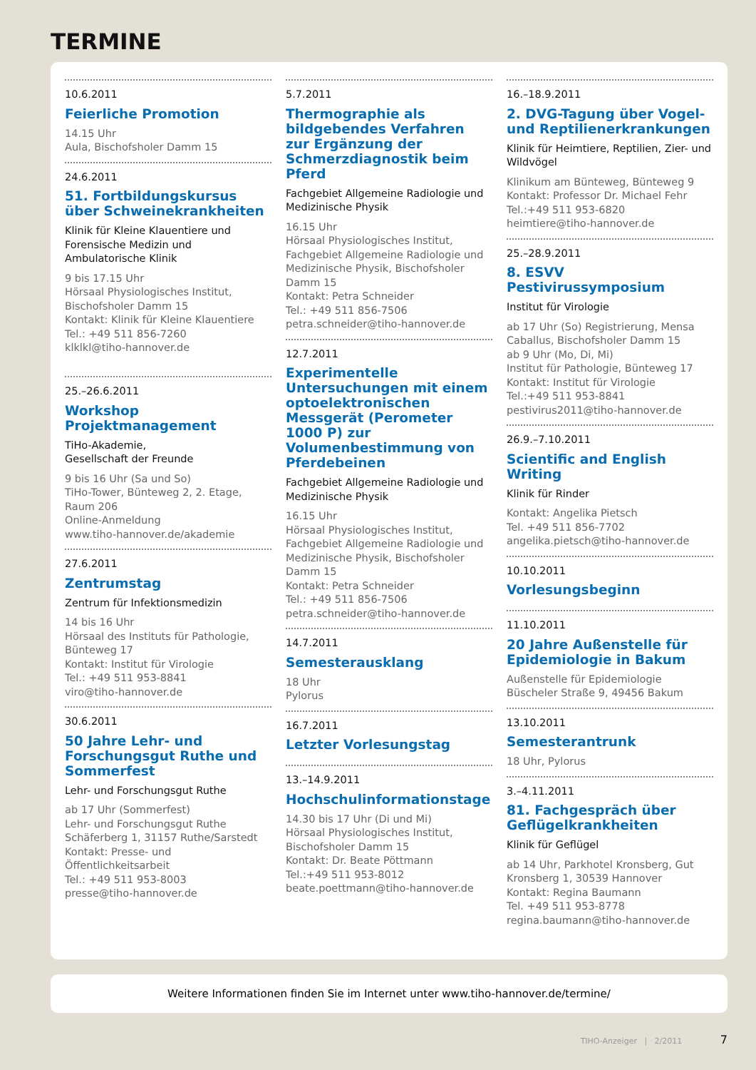TERMINE
10.6.2011
Feierliche Promotion
14.15 Uhr
Aula, Bischofsholer Damm 15
24.6.2011
51. Fortbildungskursus über Schweinekrankheiten
Klinik für Kleine Klauentiere und Forensische Medizin und Ambulatorische Klinik
9 bis 17.15 Uhr
Hörsaal Physiologisches Institut, Bischofsholer Damm 15
Kontakt: Klinik für Kleine Klauentiere
Tel.: +49 511 856-7260
klklkl@tiho-hannover.de
25.–26.6.2011
Workshop Projektmanagement
TiHo-Akademie,
Gesellschaft der Freunde
9 bis 16 Uhr (Sa und So)
TiHo-Tower, Bünteweg 2, 2. Etage, Raum 206
Online-Anmeldung
www.tiho-hannover.de/akademie
27.6.2011
Zentrumstag
Zentrum für Infektionsmedizin
14 bis 16 Uhr
Hörsaal des Instituts für Pathologie, Bünteweg 17
Kontakt: Institut für Virologie
Tel.: +49 511 953-8841
viro@tiho-hannover.de
30.6.2011
50 Jahre Lehr- und Forschungsgut Ruthe und Sommerfest
Lehr- und Forschungsgut Ruthe
ab 17 Uhr (Sommerfest)
Lehr- und Forschungsgut Ruthe
Schäferberg 1, 31157 Ruthe/Sarstedt
Kontakt: Presse- und Öffentlichkeitsarbeit
Tel.: +49 511 953-8003
presse@tiho-hannover.de
5.7.2011
Thermographie als bildgebendes Verfahren zur Ergänzung der Schmerzdiagnostik beim Pferd
Fachgebiet Allgemeine Radiologie und Medizinische Physik
16.15 Uhr
Hörsaal Physiologisches Institut, Fachgebiet Allgemeine Radiologie und Medizinische Physik, Bischofsholer Damm 15
Kontakt: Petra Schneider
Tel.: +49 511 856-7506
petra.schneider@tiho-hannover.de
12.7.2011
Experimentelle Untersuchungen mit einem optoelektronischen Messgerät (Perometer 1000 P) zur Volumenbestimmung von Pferdebeinen
Fachgebiet Allgemeine Radiologie und Medizinische Physik
16.15 Uhr
Hörsaal Physiologisches Institut, Fachgebiet Allgemeine Radiologie und Medizinische Physik, Bischofsholer Damm 15
Kontakt: Petra Schneider
Tel.: +49 511 856-7506
petra.schneider@tiho-hannover.de
14.7.2011
Semesterausklang
18 Uhr
Pylorus
16.7.2011
Letzter Vorlesungstag
13.–14.9.2011
Hochschulinformationstage
14.30 bis 17 Uhr (Di und Mi)
Hörsaal Physiologisches Institut, Bischofsholer Damm 15
Kontakt: Dr. Beate Pöttmann
Tel.:+49 511 953-8012
beate.poettmann@tiho-hannover.de
16.–18.9.2011
2. DVG-Tagung über Vogel- und Reptilienerkrankungen
Klinik für Heimtiere, Reptilien, Zier- und Wildvögel
Klinikum am Bünteweg, Bünteweg 9
Kontakt: Professor Dr. Michael Fehr
Tel.:+49 511 953-6820
heimtiere@tiho-hannover.de
25.–28.9.2011
8. ESVV Pestivirussymposium
Institut für Virologie
ab 17 Uhr (So) Registrierung, Mensa Caballus, Bischofsholer Damm 15
ab 9 Uhr (Mo, Di, Mi)
Institut für Pathologie, Bünteweg 17
Kontakt: Institut für Virologie
Tel.:+49 511 953-8841
pestivirus2011@tiho-hannover.de
26.9.–7.10.2011
Scientific and English Writing
Klinik für Rinder
Kontakt: Angelika Pietsch
Tel. +49 511 856-7702
angelika.pietsch@tiho-hannover.de
10.10.2011
Vorlesungsbeginn
11.10.2011
20 Jahre Außenstelle für Epidemiologie in Bakum
Außenstelle für Epidemiologie
Büscheler Straße 9, 49456 Bakum
13.10.2011
Semesterantrunk
18 Uhr, Pylorus
3.–4.11.2011
81. Fachgespräch über Geflügelkrankheiten
Klinik für Geflügel
ab 14 Uhr, Parkhotel Kronsberg, Gut Kronsberg 1, 30539 Hannover
Kontakt: Regina Baumann
Tel. +49 511 953-8778
regina.baumann@tiho-hannover.de
Weitere Informationen finden Sie im Internet unter www.tiho-hannover.de/termine/
TIHO-Anzeiger | 2/2011 7